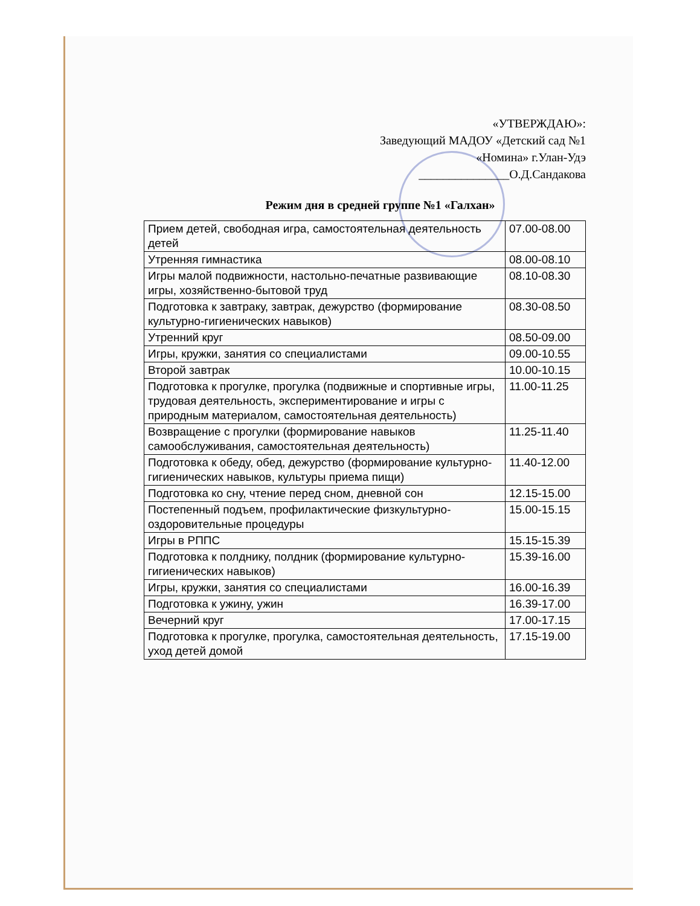«УТВЕРЖДАЮ»:
Заведующий МАДОУ «Детский сад №1
«Номина» г.Улан-Удэ
_______________О.Д.Сандакова
Режим дня в средней группе №1 «Галхан»
| Прием детей, свободная игра, самостоятельная деятельность детей | 07.00-08.00 |
| Утренняя гимнастика | 08.00-08.10 |
| Игры малой подвижности, настольно-печатные развивающие игры, хозяйственно-бытовой труд | 08.10-08.30 |
| Подготовка к завтраку, завтрак, дежурство (формирование культурно-гигиенических навыков) | 08.30-08.50 |
| Утренний круг | 08.50-09.00 |
| Игры, кружки, занятия со специалистами | 09.00-10.55 |
| Второй завтрак | 10.00-10.15 |
| Подготовка к прогулке, прогулка (подвижные и спортивные игры, трудовая деятельность, экспериментирование и игры с природным материалом, самостоятельная деятельность) | 11.00-11.25 |
| Возвращение с прогулки (формирование навыков самообслуживания, самостоятельная деятельность) | 11.25-11.40 |
| Подготовка к обеду, обед, дежурство (формирование культурно-гигиенических навыков, культуры приема пищи) | 11.40-12.00 |
| Подготовка ко сну, чтение перед сном, дневной сон | 12.15-15.00 |
| Постепенный подъем, профилактические физкультурно-оздоровительные процедуры | 15.00-15.15 |
| Игры в РППС | 15.15-15.39 |
| Подготовка к полднику, полдник (формирование культурно-гигиенических навыков) | 15.39-16.00 |
| Игры, кружки, занятия со специалистами | 16.00-16.39 |
| Подготовка к ужину, ужин | 16.39-17.00 |
| Вечерний круг | 17.00-17.15 |
| Подготовка к прогулке, прогулка, самостоятельная деятельность, уход детей домой | 17.15-19.00 |